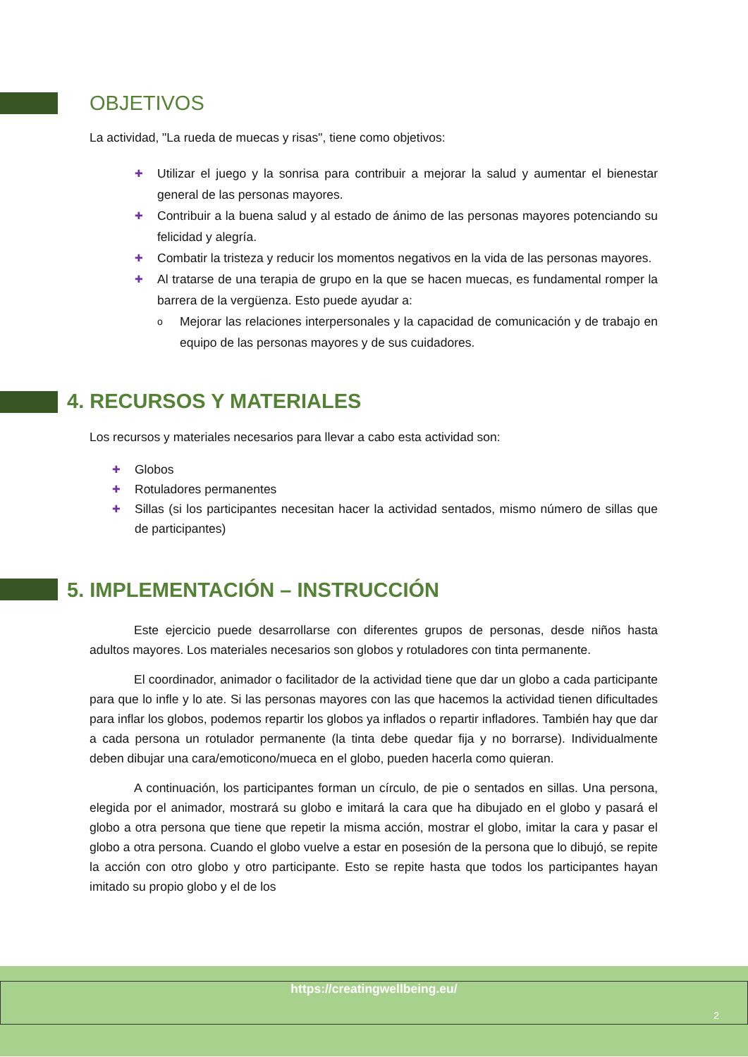OBJETIVOS
La actividad, "La rueda de muecas y risas", tiene como objetivos:
✚ Utilizar el juego y la sonrisa para contribuir a mejorar la salud y aumentar el bienestar general de las personas mayores.
✚ Contribuir a la buena salud y al estado de ánimo de las personas mayores potenciando su felicidad y alegría.
✚ Combatir la tristeza y reducir los momentos negativos en la vida de las personas mayores.
✚ Al tratarse de una terapia de grupo en la que se hacen muecas, es fundamental romper la barrera de la vergüenza. Esto puede ayudar a:
o Mejorar las relaciones interpersonales y la capacidad de comunicación y de trabajo en equipo de las personas mayores y de sus cuidadores.
4. RECURSOS Y MATERIALES
Los recursos y materiales necesarios para llevar a cabo esta actividad son:
✚ Globos
✚ Rotuladores permanentes
✚ Sillas (si los participantes necesitan hacer la actividad sentados, mismo número de sillas que de participantes)
5. IMPLEMENTACIÓN – INSTRUCCIÓN
Este ejercicio puede desarrollarse con diferentes grupos de personas, desde niños hasta adultos mayores. Los materiales necesarios son globos y rotuladores con tinta permanente.
El coordinador, animador o facilitador de la actividad tiene que dar un globo a cada participante para que lo infle y lo ate. Si las personas mayores con las que hacemos la actividad tienen dificultades para inflar los globos, podemos repartir los globos ya inflados o repartir infladores. También hay que dar a cada persona un rotulador permanente (la tinta debe quedar fija y no borrarse). Individualmente deben dibujar una cara/emoticono/mueca en el globo, pueden hacerla como quieran.
A continuación, los participantes forman un círculo, de pie o sentados en sillas. Una persona, elegida por el animador, mostrará su globo e imitará la cara que ha dibujado en el globo y pasará el globo a otra persona que tiene que repetir la misma acción, mostrar el globo, imitar la cara y pasar el globo a otra persona. Cuando el globo vuelve a estar en posesión de la persona que lo dibujó, se repite la acción con otro globo y otro participante. Esto se repite hasta que todos los participantes hayan imitado su propio globo y el de los
https://creatingwellbeing.eu/
2